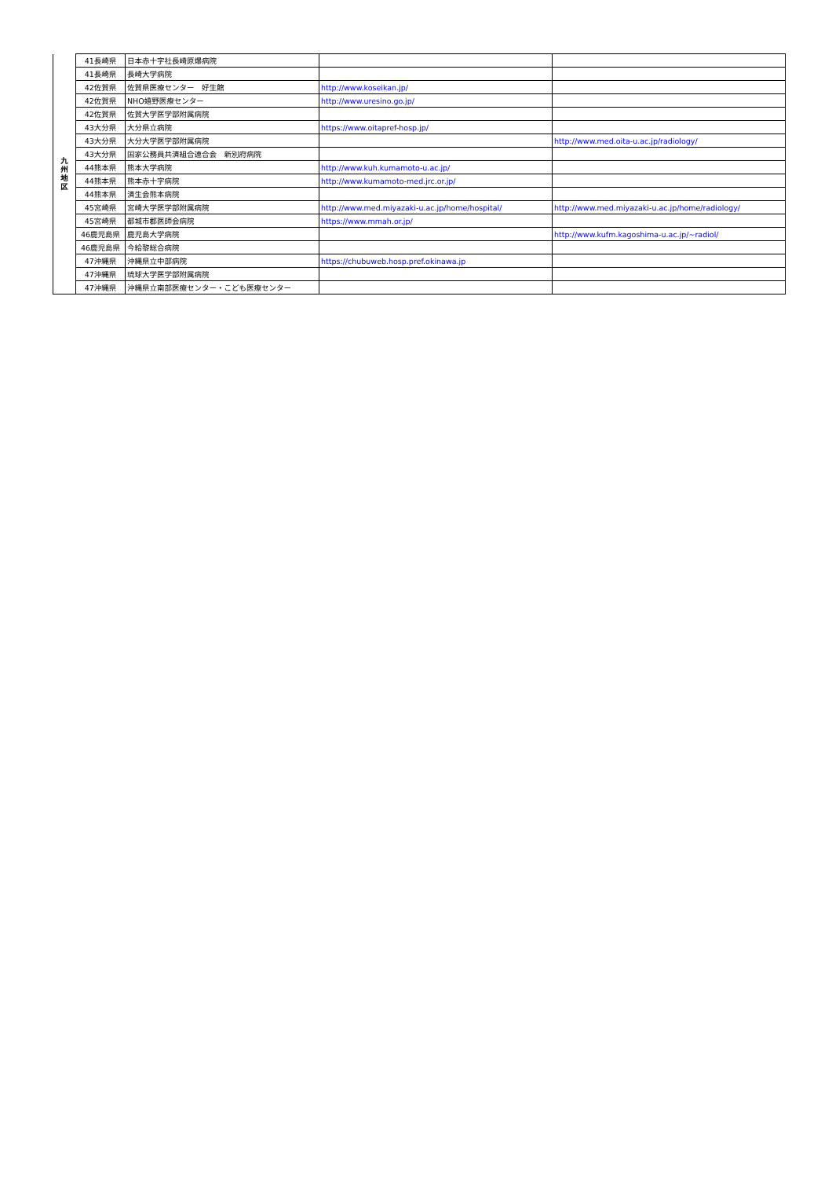| 九 州 地 区 | 41長崎県 | 日本赤十字社長崎原爆病院 | | |
| | 41長崎県 | 長崎大学病院 | | |
| | 42佐賀県 | 佐賀県医療センター 好生館 | http://www.koseikan.jp/ | |
| | 42佐賀県 | NHO嬉野医療センター | http://www.uresino.go.jp/ | |
| | 42佐賀県 | 佐賀大学医学部附属病院 | | |
| | 43大分県 | 大分県立病院 | https://www.oitapref-hosp.jp/ | |
| | 43大分県 | 大分大学医学部附属病院 | | http://www.med.oita-u.ac.jp/radiology/ |
| | 43大分県 | 国家公務員共済組合連合会 新別府病院 | | |
| | 44熊本県 | 熊本大学病院 | http://www.kuh.kumamoto-u.ac.jp/ | |
| | 44熊本県 | 熊本赤十字病院 | http://www.kumamoto-med.jrc.or.jp/ | |
| | 44熊本県 | 済生会熊本病院 | | |
| | 45宮崎県 | 宮崎大学医学部附属病院 | http://www.med.miyazaki-u.ac.jp/home/hospital/ | http://www.med.miyazaki-u.ac.jp/home/radiology/ |
| | 45宮崎県 | 都城市郡医師会病院 | https://www.mmah.or.jp/ | |
| | 46鹿児島県 | 鹿児島大学病院 | | http://www.kufm.kagoshima-u.ac.jp/~radiol/ |
| | 46鹿児島県 | 今給黎総合病院 | | |
| | 47沖縄県 | 沖縄県立中部病院 | https://chubuweb.hosp.pref.okinawa.jp | |
| | 47沖縄県 | 琉球大学医学部附属病院 | | |
| | 47沖縄県 | 沖縄県立南部医療センター・こども医療センター | | |